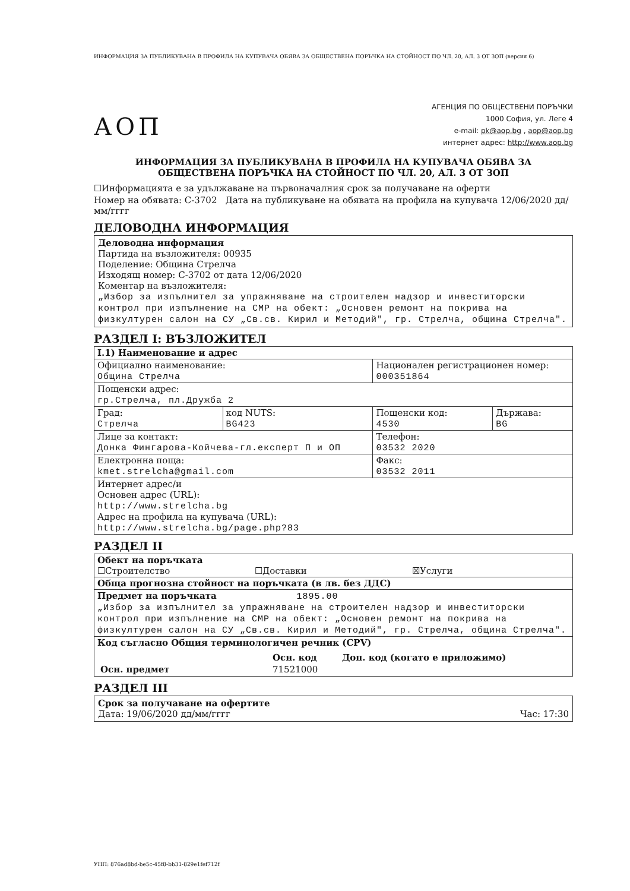ИНФОРМАЦИЯ ЗА ПУБЛИКУВАНА В ПРОФИЛА НА КУПУВАЧА ОБЯВА ЗА ОБЩЕСТВЕНА ПОРЪЧКА НА СТОЙНОСТ ПО ЧЛ. 20, АЛ. 3 ОТ ЗОП (версия 6)
АОП
АГЕНЦИЯ ПО ОБЩЕСТВЕНИ ПОРЪЧКИ
1000 София, ул. Леге 4
e-mail: pk@aop.bg , aop@aop.bg
интернет адрес: http://www.aop.bg
ИНФОРМАЦИЯ ЗА ПУБЛИКУВАНА В ПРОФИЛА НА КУПУВАЧА ОБЯВА ЗА
ОБЩЕСТВЕНА ПОРЪЧКА НА СТОЙНОСТ ПО ЧЛ. 20, АЛ. 3 ОТ ЗОП
☐Информацията е за удължаване на първоначалния срок за получаване на оферти
Номер на обявата: С-3702 Дата на публикуване на обявата на профила на купувача 12/06/2020 дд/мм/гггг
ДЕЛОВОДНА ИНФОРМАЦИЯ
Деловодна информация
Партида на възложителя: 00935
Поделение: Община Стрелча
Изходящ номер: С-3702 от дата 12/06/2020
Коментар на възложителя:
„Избор за изпълнител за упражняване на строителен надзор и инвеститорски контрол при изпълнение на СМР на обект: „Основен ремонт на покрива на физкултурен салон на СУ „Св.св. Кирил и Методий", гр. Стрелча, община Стрелча".
РАЗДЕЛ I: ВЪЗЛОЖИТЕЛ
| I.1) Наименование и адрес | | | |
| Официално наименование: Община Стрелча | | Национален регистрационен номер: 000351864 | |
| Пощенски адрес: гр.Стрелча, пл.Дружба 2 | | | |
| Град: Стрелча | код NUTS: BG423 | Пощенски код: 4530 | Държава: BG |
| Лице за контакт: Донка Фингарова-Койчева-гл.експерт П и ОП | | Телефон: 03532 2020 | |
| Електронна поща: kmet.strelcha@gmail.com | | Факс: 03532 2011 | |
| Интернет адрес/и Основен адрес (URL): http://www.strelcha.bg Адрес на профила на купувача (URL): http://www.strelcha.bg/page.php?83 | | | |
РАЗДЕЛ II
| Обект на поръчката ☐Строителство ☐Доставки ☒Услуги |
| Обща прогнозна стойност на поръчката (в лв. без ДДС) |
| Предмет на поръчката 1895.00 „Избор за изпълнител за упражняване на строителен надзор и инвеститорски контрол при изпълнение на СМР на обект: „Основен ремонт на покрива на физкултурен салон на СУ „Св.св. Кирил и Методий", гр. Стрелча, община Стрелча". |
| Код съгласно Общия терминологичен речник (CPV) / / Осн. код / Доп. код (когато е приложимо) / / Осн. предмет / 71521000 / / |
РАЗДЕЛ III
Срок за получаване на офертите
Дата: 19/06/2020 дд/мм/гггг Час: 17:30
УНП: 876ad8bd-be5c-45f8-bb31-829e1fef712f